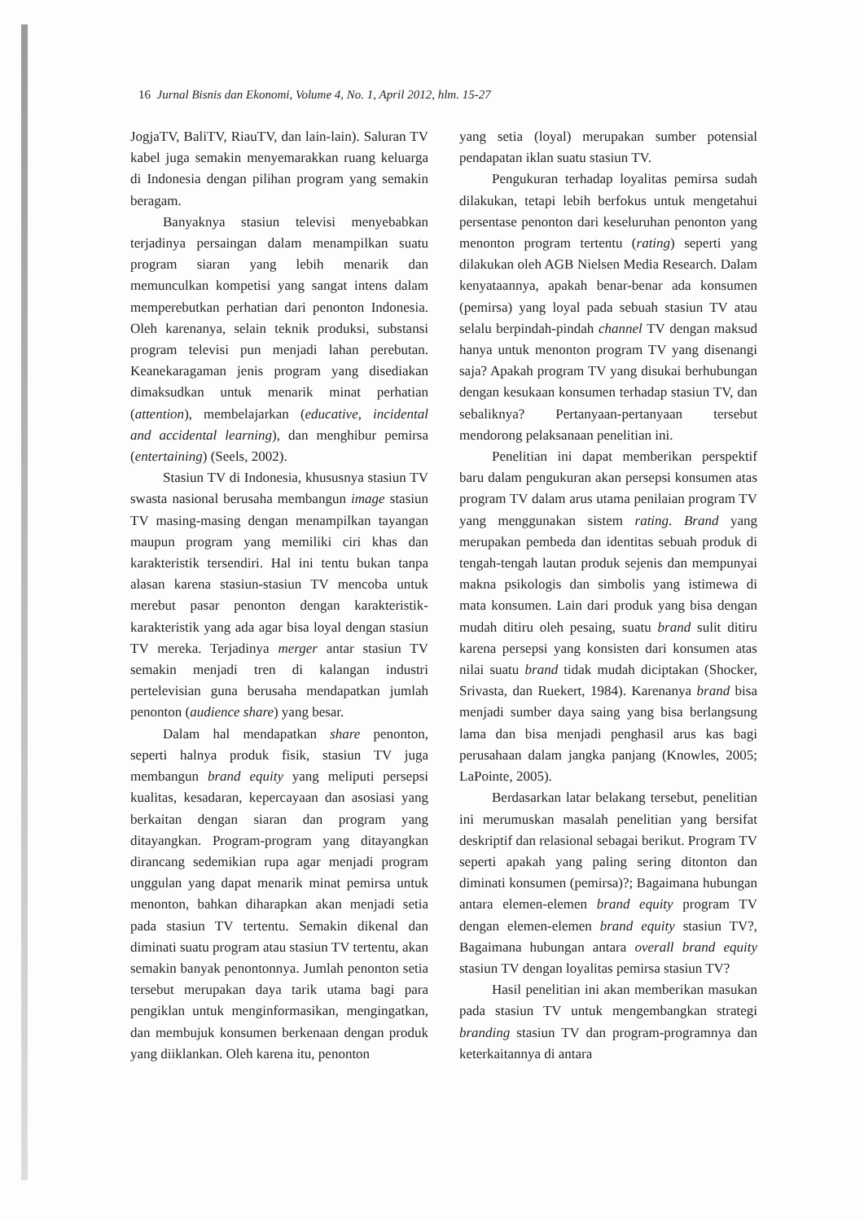16 Jurnal Bisnis dan Ekonomi, Volume 4, No. 1, April 2012, hlm. 15-27
JogjaTV, BaliTV, RiauTV, dan lain-lain). Saluran TV kabel juga semakin menyemarakkan ruang keluarga di Indonesia dengan pilihan program yang semakin beragam.
Banyaknya stasiun televisi menyebabkan terjadinya persaingan dalam menampilkan suatu program siaran yang lebih menarik dan memunculkan kompetisi yang sangat intens dalam memperebutkan perhatian dari penonton Indonesia. Oleh karenanya, selain teknik produksi, substansi program televisi pun menjadi lahan perebutan. Keanekaragaman jenis program yang disediakan dimaksudkan untuk menarik minat perhatian (attention), membelajarkan (educative, incidental and accidental learning), dan menghibur pemirsa (entertaining) (Seels, 2002).
Stasiun TV di Indonesia, khususnya stasiun TV swasta nasional berusaha membangun image stasiun TV masing-masing dengan menampilkan tayangan maupun program yang memiliki ciri khas dan karakteristik tersendiri. Hal ini tentu bukan tanpa alasan karena stasiun-stasiun TV mencoba untuk merebut pasar penonton dengan karakteristik-karakteristik yang ada agar bisa loyal dengan stasiun TV mereka. Terjadinya merger antar stasiun TV semakin menjadi tren di kalangan industri pertelevisian guna berusaha mendapatkan jumlah penonton (audience share) yang besar.
Dalam hal mendapatkan share penonton, seperti halnya produk fisik, stasiun TV juga membangun brand equity yang meliputi persepsi kualitas, kesadaran, kepercayaan dan asosiasi yang berkaitan dengan siaran dan program yang ditayangkan. Program-program yang ditayangkan dirancang sedemikian rupa agar menjadi program unggulan yang dapat menarik minat pemirsa untuk menonton, bahkan diharapkan akan menjadi setia pada stasiun TV tertentu. Semakin dikenal dan diminati suatu program atau stasiun TV tertentu, akan semakin banyak penontonnya. Jumlah penonton setia tersebut merupakan daya tarik utama bagi para pengiklan untuk menginformasikan, mengingatkan, dan membujuk konsumen berkenaan dengan produk yang diiklankan. Oleh karena itu, penonton
yang setia (loyal) merupakan sumber potensial pendapatan iklan suatu stasiun TV.
Pengukuran terhadap loyalitas pemirsa sudah dilakukan, tetapi lebih berfokus untuk mengetahui persentase penonton dari keseluruhan penonton yang menonton program tertentu (rating) seperti yang dilakukan oleh AGB Nielsen Media Research. Dalam kenyataannya, apakah benar-benar ada konsumen (pemirsa) yang loyal pada sebuah stasiun TV atau selalu berpindah-pindah channel TV dengan maksud hanya untuk menonton program TV yang disenangi saja? Apakah program TV yang disukai berhubungan dengan kesukaan konsumen terhadap stasiun TV, dan sebaliknya? Pertanyaan-pertanyaan tersebut mendorong pelaksanaan penelitian ini.
Penelitian ini dapat memberikan perspektif baru dalam pengukuran akan persepsi konsumen atas program TV dalam arus utama penilaian program TV yang menggunakan sistem rating. Brand yang merupakan pembeda dan identitas sebuah produk di tengah-tengah lautan produk sejenis dan mempunyai makna psikologis dan simbolis yang istimewa di mata konsumen. Lain dari produk yang bisa dengan mudah ditiru oleh pesaing, suatu brand sulit ditiru karena persepsi yang konsisten dari konsumen atas nilai suatu brand tidak mudah diciptakan (Shocker, Srivasta, dan Ruekert, 1984). Karenanya brand bisa menjadi sumber daya saing yang bisa berlangsung lama dan bisa menjadi penghasil arus kas bagi perusahaan dalam jangka panjang (Knowles, 2005; LaPointe, 2005).
Berdasarkan latar belakang tersebut, penelitian ini merumuskan masalah penelitian yang bersifat deskriptif dan relasional sebagai berikut. Program TV seperti apakah yang paling sering ditonton dan diminati konsumen (pemirsa)?; Bagaimana hubungan antara elemen-elemen brand equity program TV dengan elemen-elemen brand equity stasiun TV?, Bagaimana hubungan antara overall brand equity stasiun TV dengan loyalitas pemirsa stasiun TV?
Hasil penelitian ini akan memberikan masukan pada stasiun TV untuk mengembangkan strategi branding stasiun TV dan program-programnya dan keterkaitannya di antara